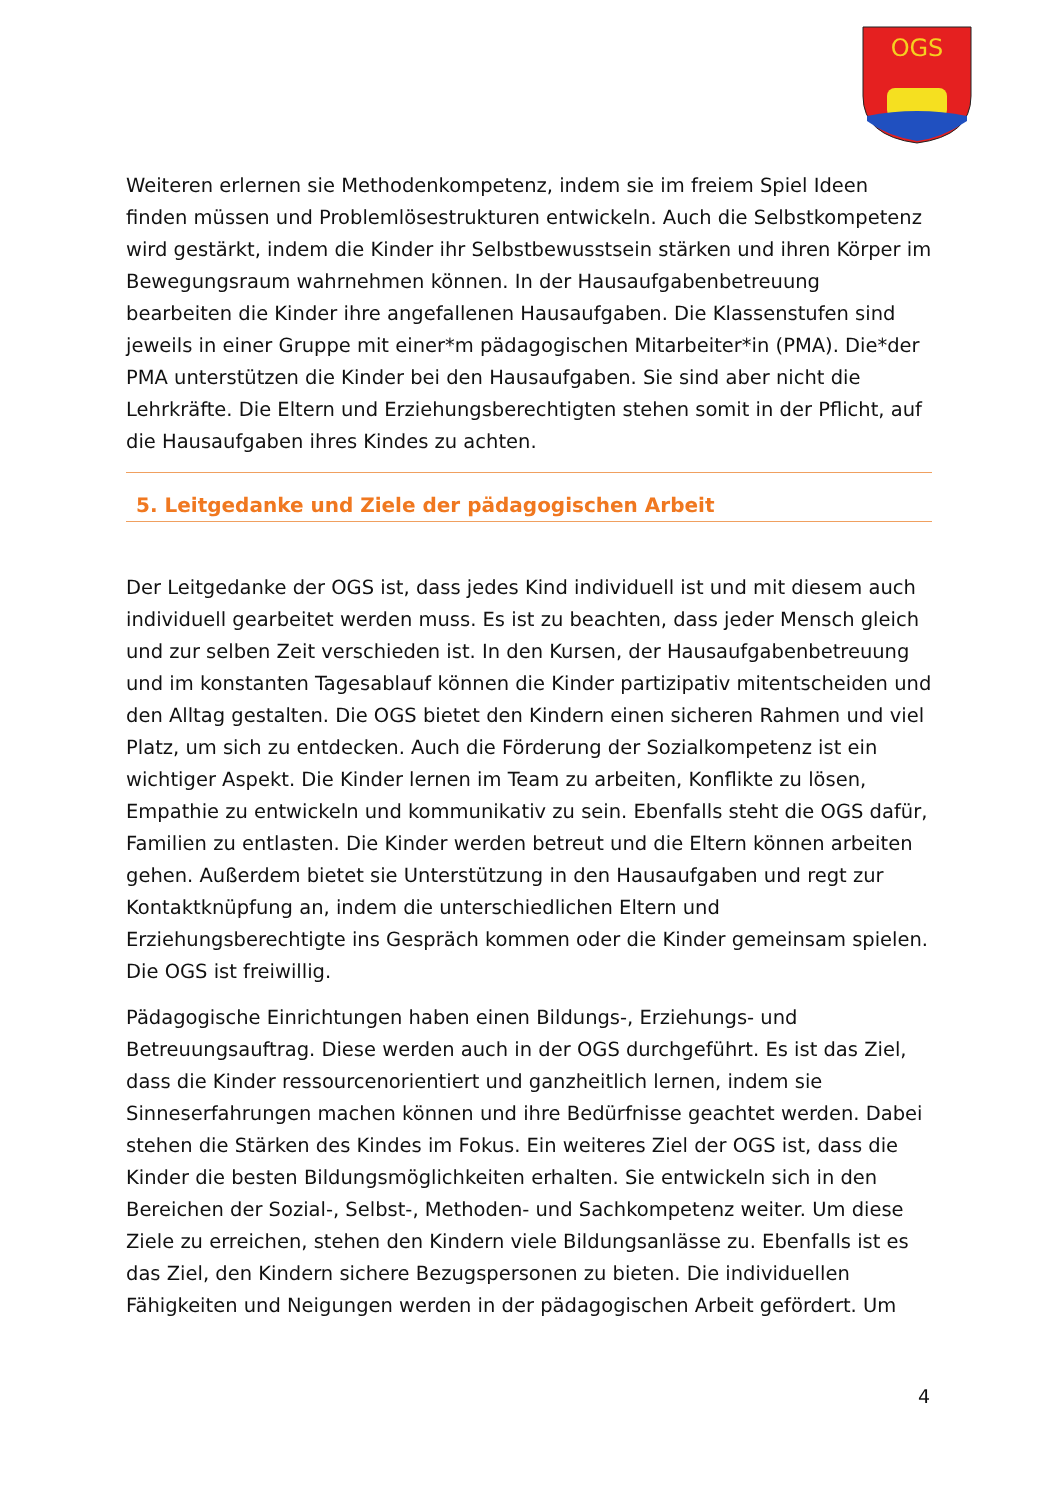OGS
Weiteren erlernen sie Methodenkompetenz, indem sie im freiem Spiel Ideen finden müssen und Problemlösestrukturen entwickeln. Auch die Selbstkompetenz wird gestärkt, indem die Kinder ihr Selbstbewusstsein stärken und ihren Körper im Bewegungsraum wahrnehmen können. In der Hausaufgabenbetreuung bearbeiten die Kinder ihre angefallenen Hausaufgaben. Die Klassenstufen sind jeweils in einer Gruppe mit einer*m pädagogischen Mitarbeiter*in (PMA). Die*der PMA unterstützen die Kinder bei den Hausaufgaben. Sie sind aber nicht die Lehrkräfte. Die Eltern und Erziehungsberechtigten stehen somit in der Pflicht, auf die Hausaufgaben ihres Kindes zu achten.
5. Leitgedanke und Ziele der pädagogischen Arbeit
Der Leitgedanke der OGS ist, dass jedes Kind individuell ist und mit diesem auch individuell gearbeitet werden muss. Es ist zu beachten, dass jeder Mensch gleich und zur selben Zeit verschieden ist. In den Kursen, der Hausaufgabenbetreuung und im konstanten Tagesablauf können die Kinder partizipativ mitentscheiden und den Alltag gestalten. Die OGS bietet den Kindern einen sicheren Rahmen und viel Platz, um sich zu entdecken. Auch die Förderung der Sozialkompetenz ist ein wichtiger Aspekt. Die Kinder lernen im Team zu arbeiten, Konflikte zu lösen, Empathie zu entwickeln und kommunikativ zu sein. Ebenfalls steht die OGS dafür, Familien zu entlasten. Die Kinder werden betreut und die Eltern können arbeiten gehen. Außerdem bietet sie Unterstützung in den Hausaufgaben und regt zur Kontaktknüpfung an, indem die unterschiedlichen Eltern und Erziehungsberechtigte ins Gespräch kommen oder die Kinder gemeinsam spielen. Die OGS ist freiwillig.
Pädagogische Einrichtungen haben einen Bildungs-, Erziehungs- und Betreuungsauftrag. Diese werden auch in der OGS durchgeführt. Es ist das Ziel, dass die Kinder ressourcenorientiert und ganzheitlich lernen, indem sie Sinneserfahrungen machen können und ihre Bedürfnisse geachtet werden. Dabei stehen die Stärken des Kindes im Fokus. Ein weiteres Ziel der OGS ist, dass die Kinder die besten Bildungsmöglichkeiten erhalten. Sie entwickeln sich in den Bereichen der Sozial-, Selbst-, Methoden- und Sachkompetenz weiter. Um diese Ziele zu erreichen, stehen den Kindern viele Bildungsanlässe zu. Ebenfalls ist es das Ziel, den Kindern sichere Bezugspersonen zu bieten. Die individuellen Fähigkeiten und Neigungen werden in der pädagogischen Arbeit gefördert. Um
4